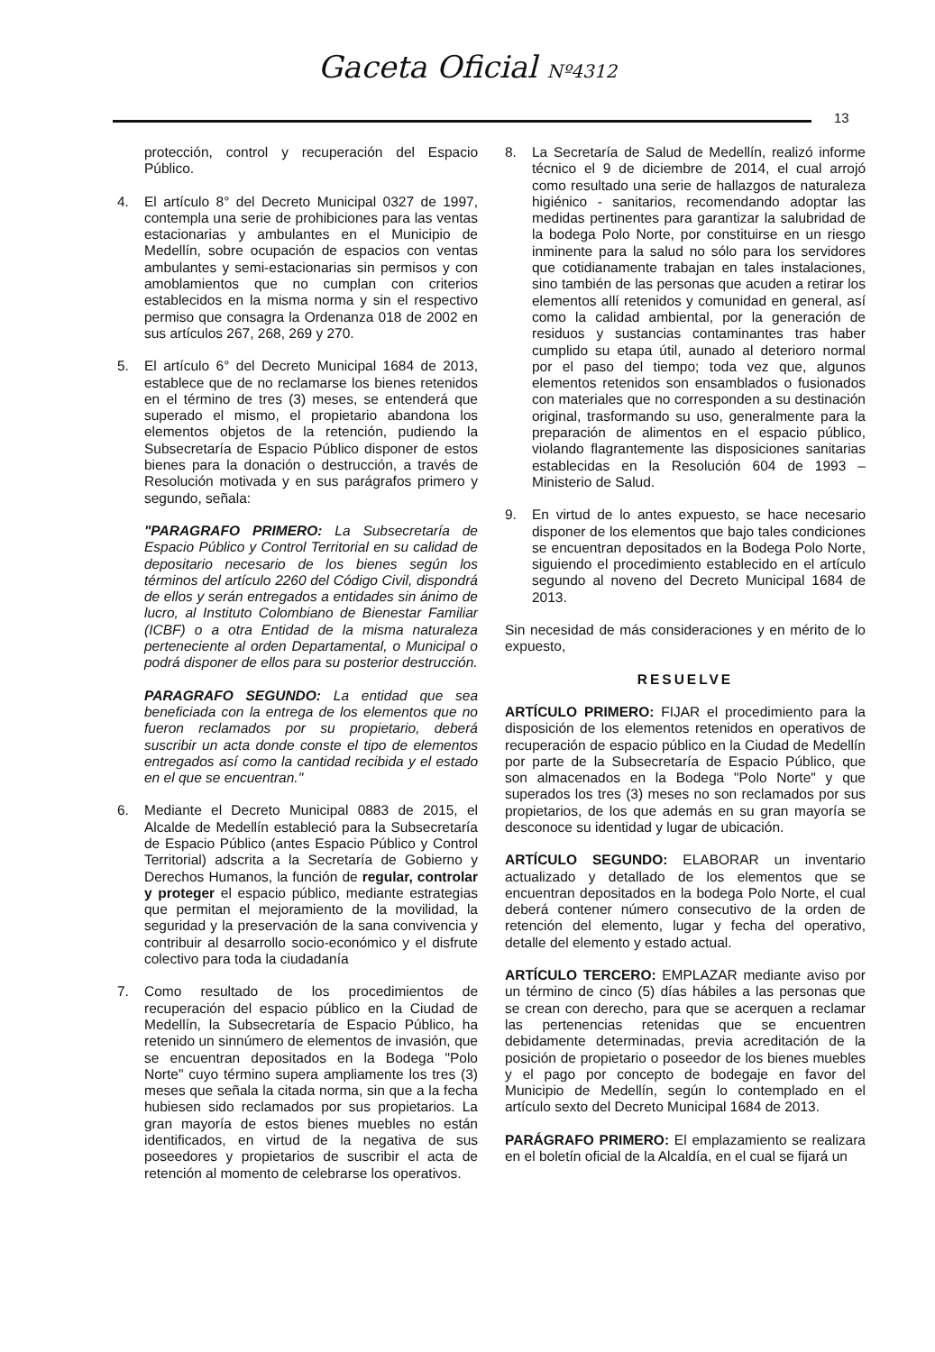Gaceta Oficial Nº4312
13
protección, control y recuperación del Espacio Público.
4. El artículo 8° del Decreto Municipal 0327 de 1997, contempla una serie de prohibiciones para las ventas estacionarias y ambulantes en el Municipio de Medellín, sobre ocupación de espacios con ventas ambulantes y semi-estacionarias sin permisos y con amoblamientos que no cumplan con criterios establecidos en la misma norma y sin el respectivo permiso que consagra la Ordenanza 018 de 2002 en sus artículos 267, 268, 269 y 270.
5. El artículo 6° del Decreto Municipal 1684 de 2013, establece que de no reclamarse los bienes retenidos en el término de tres (3) meses, se entenderá que superado el mismo, el propietario abandona los elementos objetos de la retención, pudiendo la Subsecretaría de Espacio Público disponer de estos bienes para la donación o destrucción, a través de Resolución motivada y en sus parágrafos primero y segundo, señala:
"PARAGRAFO PRIMERO: La Subsecretaría de Espacio Público y Control Territorial en su calidad de depositario necesario de los bienes según los términos del artículo 2260 del Código Civil, dispondrá de ellos y serán entregados a entidades sin ánimo de lucro, al Instituto Colombiano de Bienestar Familiar (ICBF) o a otra Entidad de la misma naturaleza perteneciente al orden Departamental, o Municipal o podrá disponer de ellos para su posterior destrucción.
PARAGRAFO SEGUNDO: La entidad que sea beneficiada con la entrega de los elementos que no fueron reclamados por su propietario, deberá suscribir un acta donde conste el tipo de elementos entregados así como la cantidad recibida y el estado en el que se encuentran."
6. Mediante el Decreto Municipal 0883 de 2015, el Alcalde de Medellín estableció para la Subsecretaría de Espacio Público (antes Espacio Público y Control Territorial) adscrita a la Secretaría de Gobierno y Derechos Humanos, la función de regular, controlar y proteger el espacio público, mediante estrategias que permitan el mejoramiento de la movilidad, la seguridad y la preservación de la sana convivencia y contribuir al desarrollo socio-económico y el disfrute colectivo para toda la ciudadanía
7. Como resultado de los procedimientos de recuperación del espacio público en la Ciudad de Medellín, la Subsecretaría de Espacio Público, ha retenido un sinnúmero de elementos de invasión, que se encuentran depositados en la Bodega "Polo Norte" cuyo término supera ampliamente los tres (3) meses que señala la citada norma, sin que a la fecha hubiesen sido reclamados por sus propietarios. La gran mayoría de estos bienes muebles no están identificados, en virtud de la negativa de sus poseedores y propietarios de suscribir el acta de retención al momento de celebrarse los operativos.
8. La Secretaría de Salud de Medellín, realizó informe técnico el 9 de diciembre de 2014, el cual arrojó como resultado una serie de hallazgos de naturaleza higiénico - sanitarios, recomendando adoptar las medidas pertinentes para garantizar la salubridad de la bodega Polo Norte, por constituirse en un riesgo inminente para la salud no sólo para los servidores que cotidianamente trabajan en tales instalaciones, sino también de las personas que acuden a retirar los elementos allí retenidos y comunidad en general, así como la calidad ambiental, por la generación de residuos y sustancias contaminantes tras haber cumplido su etapa útil, aunado al deterioro normal por el paso del tiempo; toda vez que, algunos elementos retenidos son ensamblados o fusionados con materiales que no corresponden a su destinación original, trasformando su uso, generalmente para la preparación de alimentos en el espacio público, violando flagrantemente las disposiciones sanitarias establecidas en la Resolución 604 de 1993 – Ministerio de Salud.
9. En virtud de lo antes expuesto, se hace necesario disponer de los elementos que bajo tales condiciones se encuentran depositados en la Bodega Polo Norte, siguiendo el procedimiento establecido en el artículo segundo al noveno del Decreto Municipal 1684 de 2013.
Sin necesidad de más consideraciones y en mérito de lo expuesto,
RESUELVE
ARTÍCULO PRIMERO: FIJAR el procedimiento para la disposición de los elementos retenidos en operativos de recuperación de espacio público en la Ciudad de Medellín por parte de la Subsecretaría de Espacio Público, que son almacenados en la Bodega "Polo Norte" y que superados los tres (3) meses no son reclamados por sus propietarios, de los que además en su gran mayoría se desconoce su identidad y lugar de ubicación.
ARTÍCULO SEGUNDO: ELABORAR un inventario actualizado y detallado de los elementos que se encuentran depositados en la bodega Polo Norte, el cual deberá contener número consecutivo de la orden de retención del elemento, lugar y fecha del operativo, detalle del elemento y estado actual.
ARTÍCULO TERCERO: EMPLAZAR mediante aviso por un término de cinco (5) días hábiles a las personas que se crean con derecho, para que se acerquen a reclamar las pertenencias retenidas que se encuentren debidamente determinadas, previa acreditación de la posición de propietario o poseedor de los bienes muebles y el pago por concepto de bodegaje en favor del Municipio de Medellín, según lo contemplado en el artículo sexto del Decreto Municipal 1684 de 2013.
PARÁGRAFO PRIMERO: El emplazamiento se realizara en el boletín oficial de la Alcaldía, en el cual se fijará un